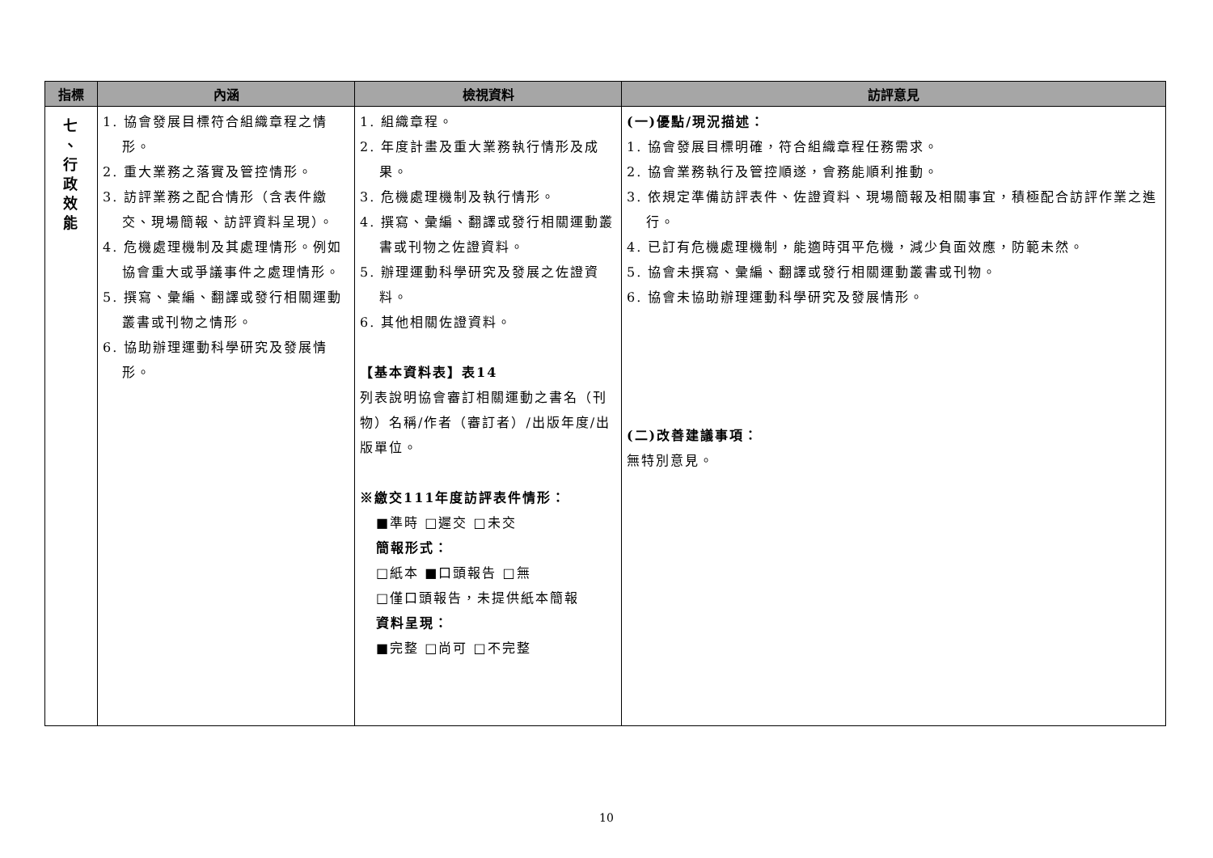| 指標 | 內涵 | 檢視資料 | 訪評意見 |
| --- | --- | --- | --- |
| 七 、 行 政 效 能 | 1. 協會發展目標符合組織章程之情形。 2. 重大業務之落實及管控情形。 3. 訪評業務之配合情形（含表件繳交、現場簡報、訪評資料呈現）。 4. 危機處理機制及其處理情形。例如協會重大或爭議事件之處理情形。 5. 撰寫、彙編、翻譯或發行相關運動叢書或刊物之情形。 6. 協助辦理運動科學研究及發展情形。 | 1. 組織章程。 2. 年度計畫及重大業務執行情形及成果。 3. 危機處理機制及執行情形。 4. 撰寫、彙編、翻譯或發行相關運動叢書或刊物之佐證資料。 5. 辦理運動科學研究及發展之佐證資料。 6. 其他相關佐證資料。 【基本資料表】表14 列表說明協會審訂相關運動之書名（刊物）名稱/作者（審訂者）/出版年度/出版單位。 ※繳交111年度訪評表件情形： ■準時 □遲交 □未交 簡報形式： □紙本 ■口頭報告 □無 □僅口頭報告，未提供紙本簡報 資料呈現： ■完整 □尚可 □不完整 | (一)優點/現況描述： 1. 協會發展目標明確，符合組織章程任務需求。 2. 協會業務執行及管控順遂，會務能順利推動。 3. 依規定準備訪評表件、佐證資料、現場簡報及相關事宜，積極配合訪評作業之進行。 4. 已訂有危機處理機制，能適時弭平危機，減少負面效應，防範未然。 5. 協會未撰寫、彙編、翻譯或發行相關運動叢書或刊物。 6. 協會未協助辦理運動科學研究及發展情形。 (二)改善建議事項： 無特別意見。 |
10